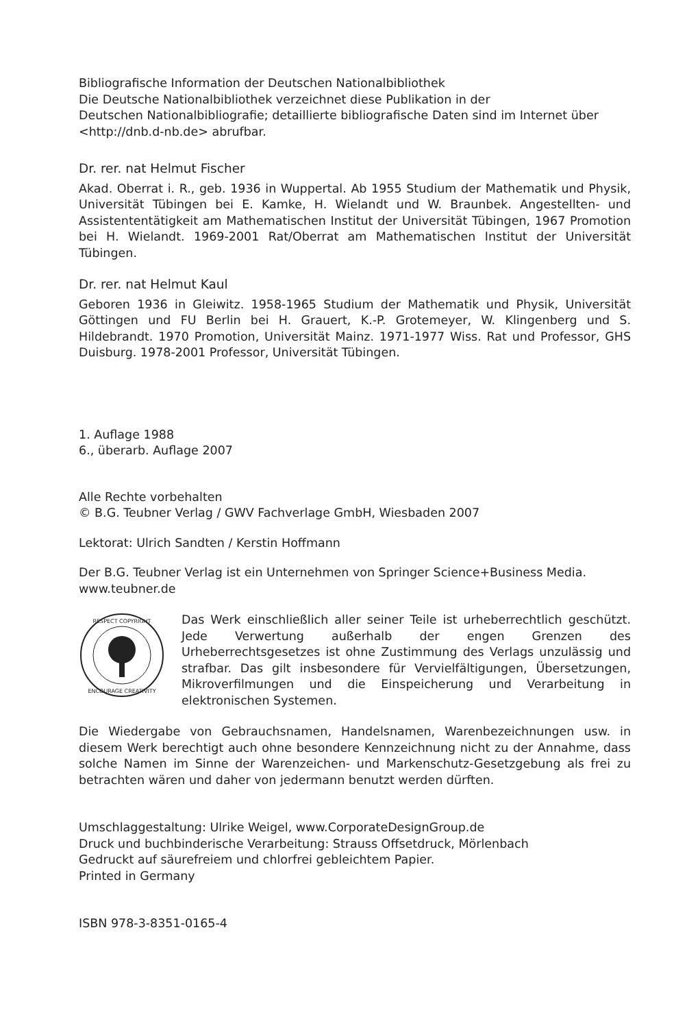Bibliografische Information der Deutschen Nationalbibliothek
Die Deutsche Nationalbibliothek verzeichnet diese Publikation in der
Deutschen Nationalbibliografie; detaillierte bibliografische Daten sind im Internet über
<http://dnb.d-nb.de> abrufbar.
Dr. rer. nat Helmut Fischer
Akad. Oberrat i. R., geb. 1936 in Wuppertal. Ab 1955 Studium der Mathematik und Physik, Universität Tübingen bei E. Kamke, H. Wielandt und W. Braunbek. Angestellten- und Assistententätigkeit am Mathematischen Institut der Universität Tübingen, 1967 Promotion bei H. Wielandt. 1969-2001 Rat/Oberrat am Mathematischen Institut der Universität Tübingen.
Dr. rer. nat Helmut Kaul
Geboren 1936 in Gleiwitz. 1958-1965 Studium der Mathematik und Physik, Universität Göttingen und FU Berlin bei H. Grauert, K.-P. Grotemeyer, W. Klingenberg und S. Hildebrandt. 1970 Promotion, Universität Mainz. 1971-1977 Wiss. Rat und Professor, GHS Duisburg. 1978-2001 Professor, Universität Tübingen.
1. Auflage 1988
6., überarb. Auflage 2007
Alle Rechte vorbehalten
© B.G. Teubner Verlag / GWV Fachverlage GmbH, Wiesbaden 2007
Lektorat: Ulrich Sandten / Kerstin Hoffmann
Der B.G. Teubner Verlag ist ein Unternehmen von Springer Science+Business Media.
www.teubner.de
RESPECT COPYRIGHT
ENCOURAGE CREATIVITY
Das Werk einschließlich aller seiner Teile ist urheberrechtlich geschützt. Jede Verwertung außerhalb der engen Grenzen des Urheberrechtsgesetzes ist ohne Zustimmung des Verlags unzulässig und strafbar. Das gilt insbesondere für Vervielfältigungen, Übersetzungen, Mikroverfilmungen und die Einspeicherung und Verarbeitung in elektronischen Systemen.
Die Wiedergabe von Gebrauchsnamen, Handelsnamen, Warenbezeichnungen usw. in diesem Werk berechtigt auch ohne besondere Kennzeichnung nicht zu der Annahme, dass solche Namen im Sinne der Warenzeichen- und Markenschutz-Gesetzgebung als frei zu betrachten wären und daher von jedermann benutzt werden dürften.
Umschlaggestaltung: Ulrike Weigel, www.CorporateDesignGroup.de
Druck und buchbinderische Verarbeitung: Strauss Offsetdruck, Mörlenbach
Gedruckt auf säurefreiem und chlorfrei gebleichtem Papier.
Printed in Germany
ISBN 978-3-8351-0165-4